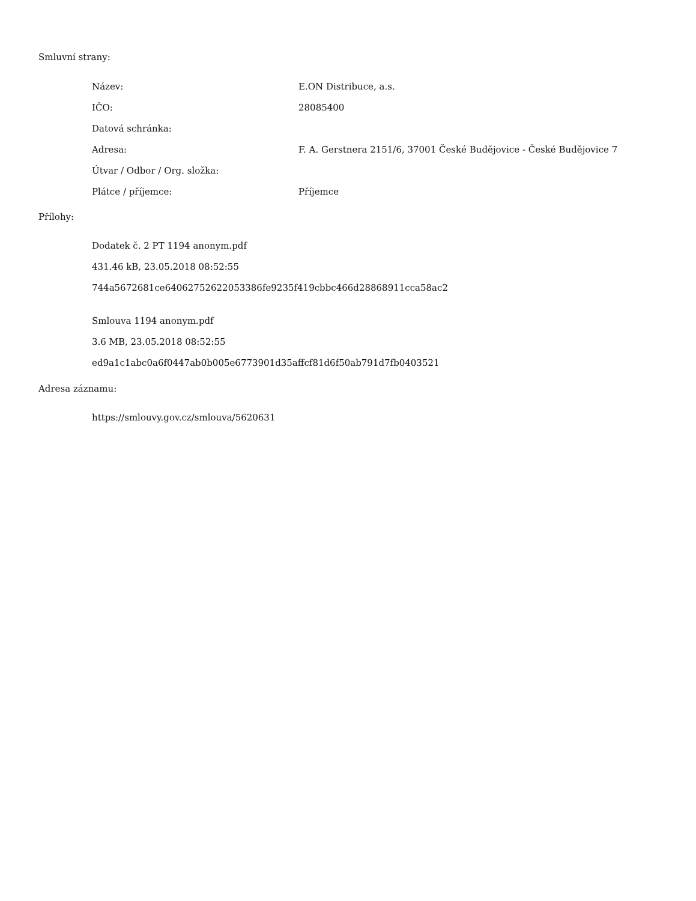Smluvní strany:
| Název: | E.ON Distribuce, a.s. |
| IČO: | 28085400 |
| Datová schránka: | |
| Adresa: | F. A. Gerstnera 2151/6, 37001 České Budějovice - České Budějovice 7 |
| Útvar / Odbor / Org. složka: | |
| Plátce / příjemce: | Příjemce |
Přílohy:
Dodatek č. 2 PT 1194 anonym.pdf
431.46 kB, 23.05.2018 08:52:55
744a5672681ce64062752622053386fe9235f419cbbc466d28868911cca58ac2
Smlouva 1194 anonym.pdf
3.6 MB, 23.05.2018 08:52:55
ed9a1c1abc0a6f0447ab0b005e6773901d35affcf81d6f50ab791d7fb0403521
Adresa záznamu:
https://smlouvy.gov.cz/smlouva/5620631